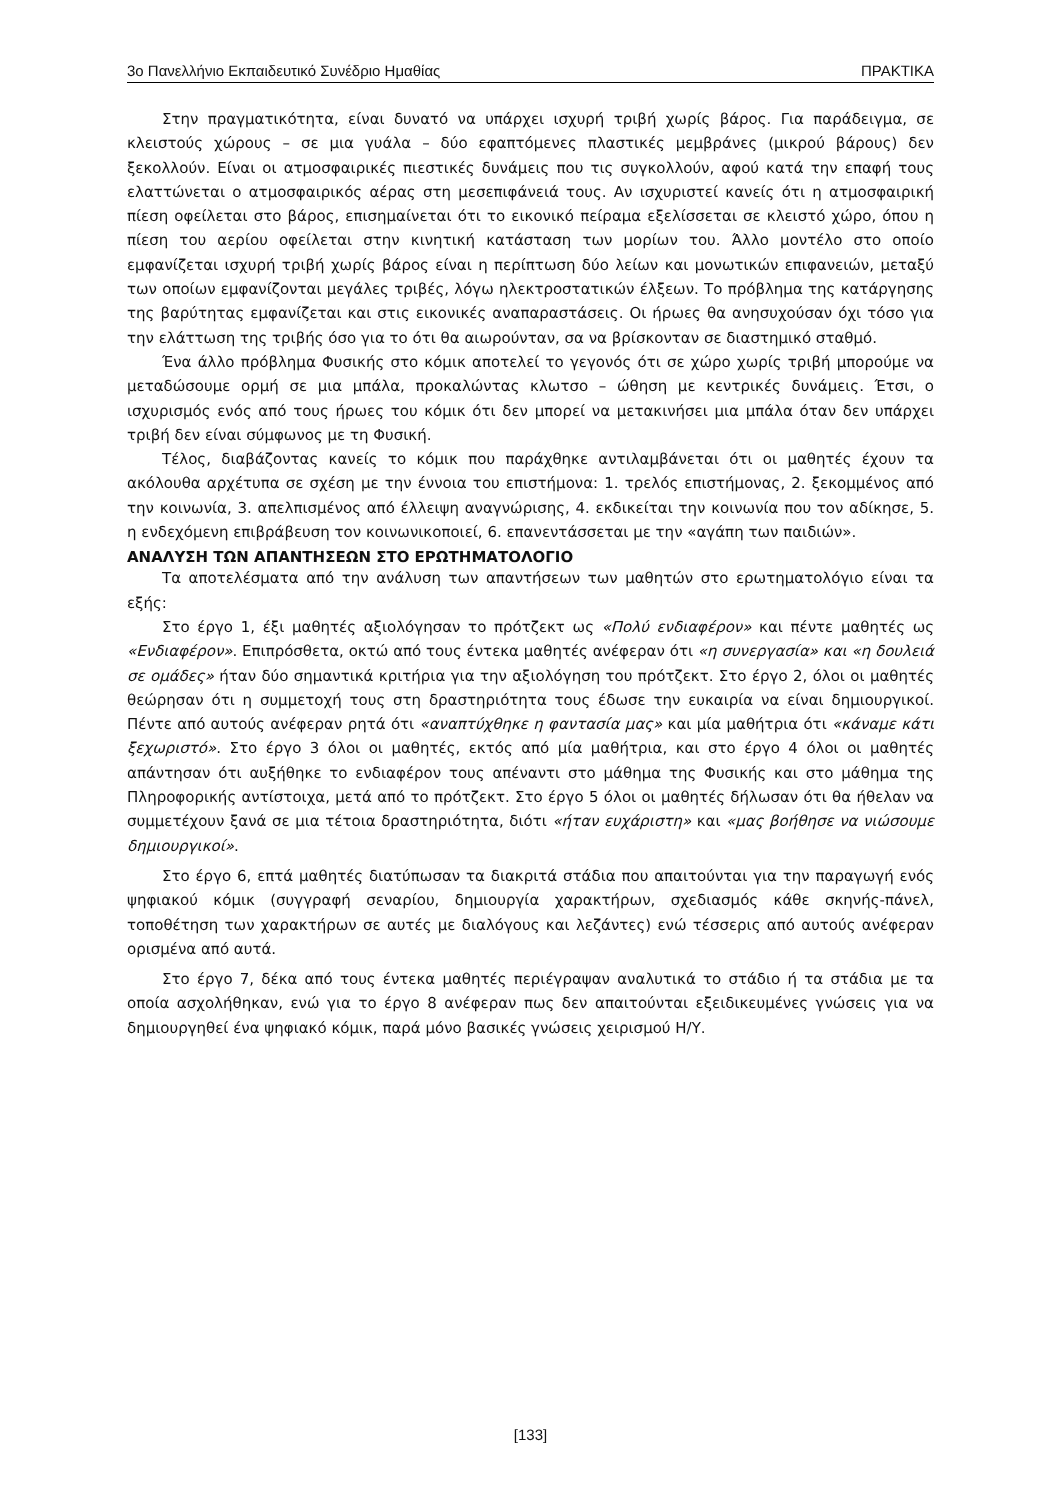3ο Πανελλήνιο Εκπαιδευτικό Συνέδριο Ημαθίας ΠΡΑΚΤΙΚΑ
Στην πραγματικότητα, είναι δυνατό να υπάρχει ισχυρή τριβή χωρίς βάρος. Για παράδειγμα, σε κλειστούς χώρους – σε μια γυάλα – δύο εφαπτόμενες πλαστικές μεμβράνες (μικρού βάρους) δεν ξεκολλούν. Είναι οι ατμοσφαιρικές πιεστικές δυνάμεις που τις συγκολλούν, αφού κατά την επαφή τους ελαττώνεται ο ατμοσφαιρικός αέρας στη μεσεπιφάνειά τους. Αν ισχυριστεί κανείς ότι η ατμοσφαιρική πίεση οφείλεται στο βάρος, επισημαίνεται ότι το εικονικό πείραμα εξελίσσεται σε κλειστό χώρο, όπου η πίεση του αερίου οφείλεται στην κινητική κατάσταση των μορίων του. Άλλο μοντέλο στο οποίο εμφανίζεται ισχυρή τριβή χωρίς βάρος είναι η περίπτωση δύο λείων και μονωτικών επιφανειών, μεταξύ των οποίων εμφανίζονται μεγάλες τριβές, λόγω ηλεκτροστατικών έλξεων. Το πρόβλημα της κατάργησης της βαρύτητας εμφανίζεται και στις εικονικές αναπαραστάσεις. Οι ήρωες θα ανησυχούσαν όχι τόσο για την ελάττωση της τριβής όσο για το ότι θα αιωρούνταν, σα να βρίσκονταν σε διαστημικό σταθμό.
Ένα άλλο πρόβλημα Φυσικής στο κόμικ αποτελεί το γεγονός ότι σε χώρο χωρίς τριβή μπορούμε να μεταδώσουμε ορμή σε μια μπάλα, προκαλώντας κλωτσο – ώθηση με κεντρικές δυνάμεις. Έτσι, ο ισχυρισμός ενός από τους ήρωες του κόμικ ότι δεν μπορεί να μετακινήσει μια μπάλα όταν δεν υπάρχει τριβή δεν είναι σύμφωνος με τη Φυσική.
Τέλος, διαβάζοντας κανείς το κόμικ που παράχθηκε αντιλαμβάνεται ότι οι μαθητές έχουν τα ακόλουθα αρχέτυπα σε σχέση με την έννοια του επιστήμονα: 1. τρελός επιστήμονας, 2. ξεκομμένος από την κοινωνία, 3. απελπισμένος από έλλειψη αναγνώρισης, 4. εκδικείται την κοινωνία που τον αδίκησε, 5. η ενδεχόμενη επιβράβευση τον κοινωνικοποιεί, 6. επανεντάσσεται με την «αγάπη των παιδιών».
ΑΝΑΛΥΣΗ ΤΩΝ ΑΠΑΝΤΗΣΕΩΝ ΣΤΟ ΕΡΩΤΗΜΑΤΟΛΟΓΙΟ
Τα αποτελέσματα από την ανάλυση των απαντήσεων των μαθητών στο ερωτηματολόγιο είναι τα εξής:
Στο έργο 1, έξι μαθητές αξιολόγησαν το πρότζεκτ ως «Πολύ ενδιαφέρον» και πέντε μαθητές ως «Ενδιαφέρον». Επιπρόσθετα, οκτώ από τους έντεκα μαθητές ανέφεραν ότι «η συνεργασία» και «η δουλειά σε ομάδες» ήταν δύο σημαντικά κριτήρια για την αξιολόγηση του πρότζεκτ. Στο έργο 2, όλοι οι μαθητές θεώρησαν ότι η συμμετοχή τους στη δραστηριότητα τους έδωσε την ευκαιρία να είναι δημιουργικοί. Πέντε από αυτούς ανέφεραν ρητά ότι «αναπτύχθηκε η φαντασία μας» και μία μαθήτρια ότι «κάναμε κάτι ξεχωριστό». Στο έργο 3 όλοι οι μαθητές, εκτός από μία μαθήτρια, και στο έργο 4 όλοι οι μαθητές απάντησαν ότι αυξήθηκε το ενδιαφέρον τους απέναντι στο μάθημα της Φυσικής και στο μάθημα της Πληροφορικής αντίστοιχα, μετά από το πρότζεκτ. Στο έργο 5 όλοι οι μαθητές δήλωσαν ότι θα ήθελαν να συμμετέχουν ξανά σε μια τέτοια δραστηριότητα, διότι «ήταν ευχάριστη» και «μας βοήθησε να νιώσουμε δημιουργικοί».
Στο έργο 6, επτά μαθητές διατύπωσαν τα διακριτά στάδια που απαιτούνται για την παραγωγή ενός ψηφιακού κόμικ (συγγραφή σεναρίου, δημιουργία χαρακτήρων, σχεδιασμός κάθε σκηνής-πάνελ, τοποθέτηση των χαρακτήρων σε αυτές με διαλόγους και λεζάντες) ενώ τέσσερις από αυτούς ανέφεραν ορισμένα από αυτά.
Στο έργο 7, δέκα από τους έντεκα μαθητές περιέγραψαν αναλυτικά το στάδιο ή τα στάδια με τα οποία ασχολήθηκαν, ενώ για το έργο 8 ανέφεραν πως δεν απαιτούνται εξειδικευμένες γνώσεις για να δημιουργηθεί ένα ψηφιακό κόμικ, παρά μόνο βασικές γνώσεις χειρισμού Η/Υ.
[133]